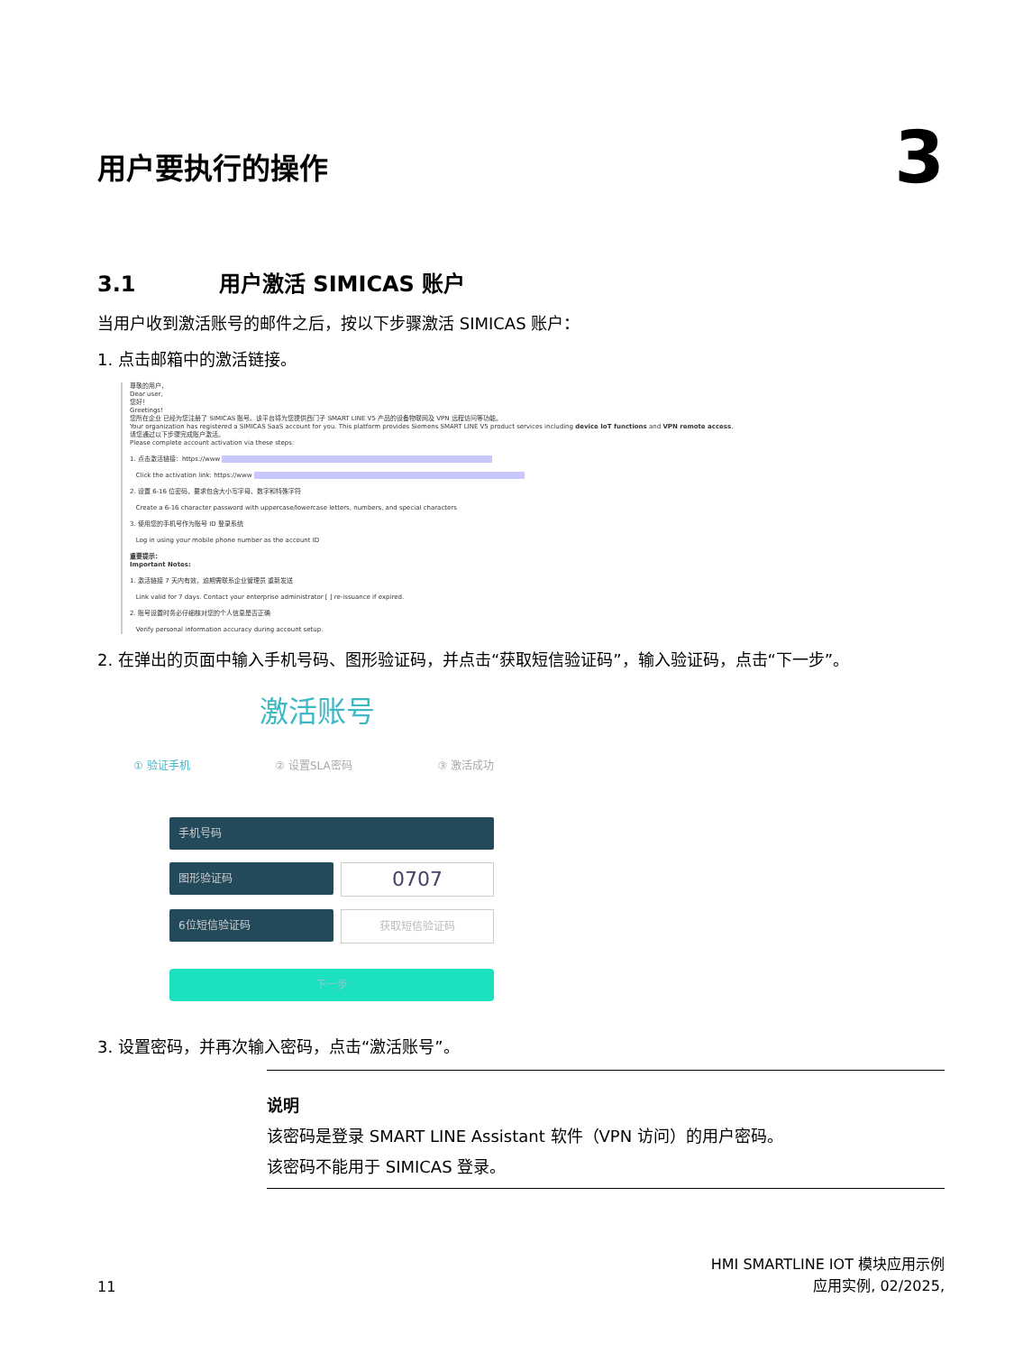用户要执行的操作
3
3.1 用户激活 SIMICAS 账户
当用户收到激活账号的邮件之后，按以下步骤激活 SIMICAS 账户：
1. 点击邮箱中的激活链接。
尊敬的用户，
Dear user,
您好！
Greetings!
您所在企业 已经为您注册了 SIMICAS 账号。该平台将为您提供西门子 SMART LINE V5 产品的设备物联网及 VPN 远程访问等功能。
Your organization has registered a SIMICAS SaaS account for you. This platform provides Siemens SMART LINE V5 product services including device IoT functions and VPN remote access.
请您通过以下步骤完成账户激活。
Please complete account activation via these steps:
1. 点击激活链接：https://www
Click the activation link: https://www
2. 设置 6-16 位密码，要求包含大小写字母、数字和特殊字符
Create a 6-16 character password with uppercase/lowercase letters, numbers, and special characters
3. 使用您的手机号作为账号 ID 登录系统
Log in using your mobile phone number as the account ID
重要提示：
Important Notes:
1. 激活链接 7 天内有效，逾期需联系企业管理员 重新发送
Link valid for 7 days. Contact your enterprise administrator [ ] re-issuance if expired.
2. 账号设置时务必仔细核对您的个人信息是否正确
Verify personal information accuracy during account setup.
2. 在弹出的页面中输入手机号码、图形验证码，并点击“获取短信验证码”，输入验证码，点击“下一步”。
激活账号
① 验证手机 ② 设置SLA密码 ③ 激活成功
手机号码
图形验证码
0707
6位短信验证码 获取短信验证码
下一步
3. 设置密码，并再次输入密码，点击“激活账号”。
说明
该密码是登录 SMART LINE Assistant 软件（VPN 访问）的用户密码。
该密码不能用于 SIMICAS 登录。
11 HMI SMARTLINE IOT 模块应用示例
应用实例, 02/2025,